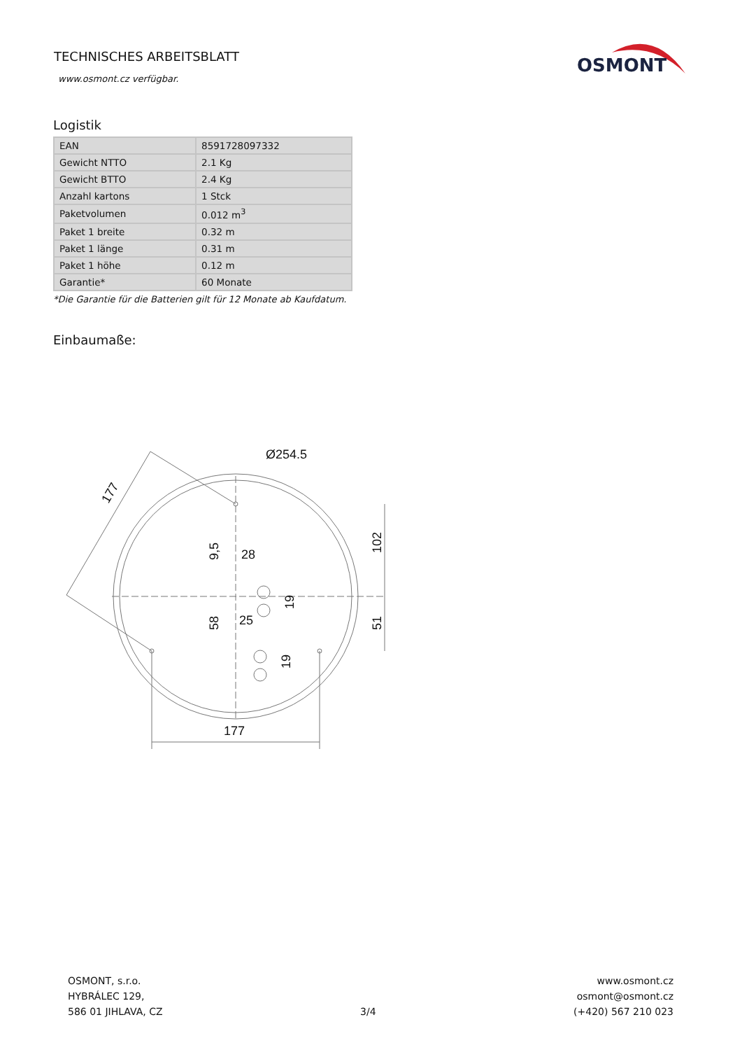TECHNISCHES ARBEITSBLATT
www.osmont.cz verfügbar.
OSMONT
Logistik
| EAN | 8591728097332 |
| Gewicht NTTO | 2.1 Kg |
| Gewicht BTTO | 2.4 Kg |
| Anzahl kartons | 1 Stck |
| Paketvolumen | 0.012 m<sup>3</sup> |
| Paket 1 breite | 0.32 m |
| Paket 1 länge | 0.31 m |
| Paket 1 höhe | 0.12 m |
| Garantie* | 60 Monate |
*Die Garantie für die Batterien gilt für 12 Monate ab Kaufdatum.
Einbaumaße:
Ø254.5
177
28
25
177
102
51
9,5
58
19
19
OSMONT, s.r.o.
HYBRÁLEC 129,
586 01 JIHLAVA, CZ
3/4 www.osmont.cz
osmont@osmont.cz
(+420) 567 210 023